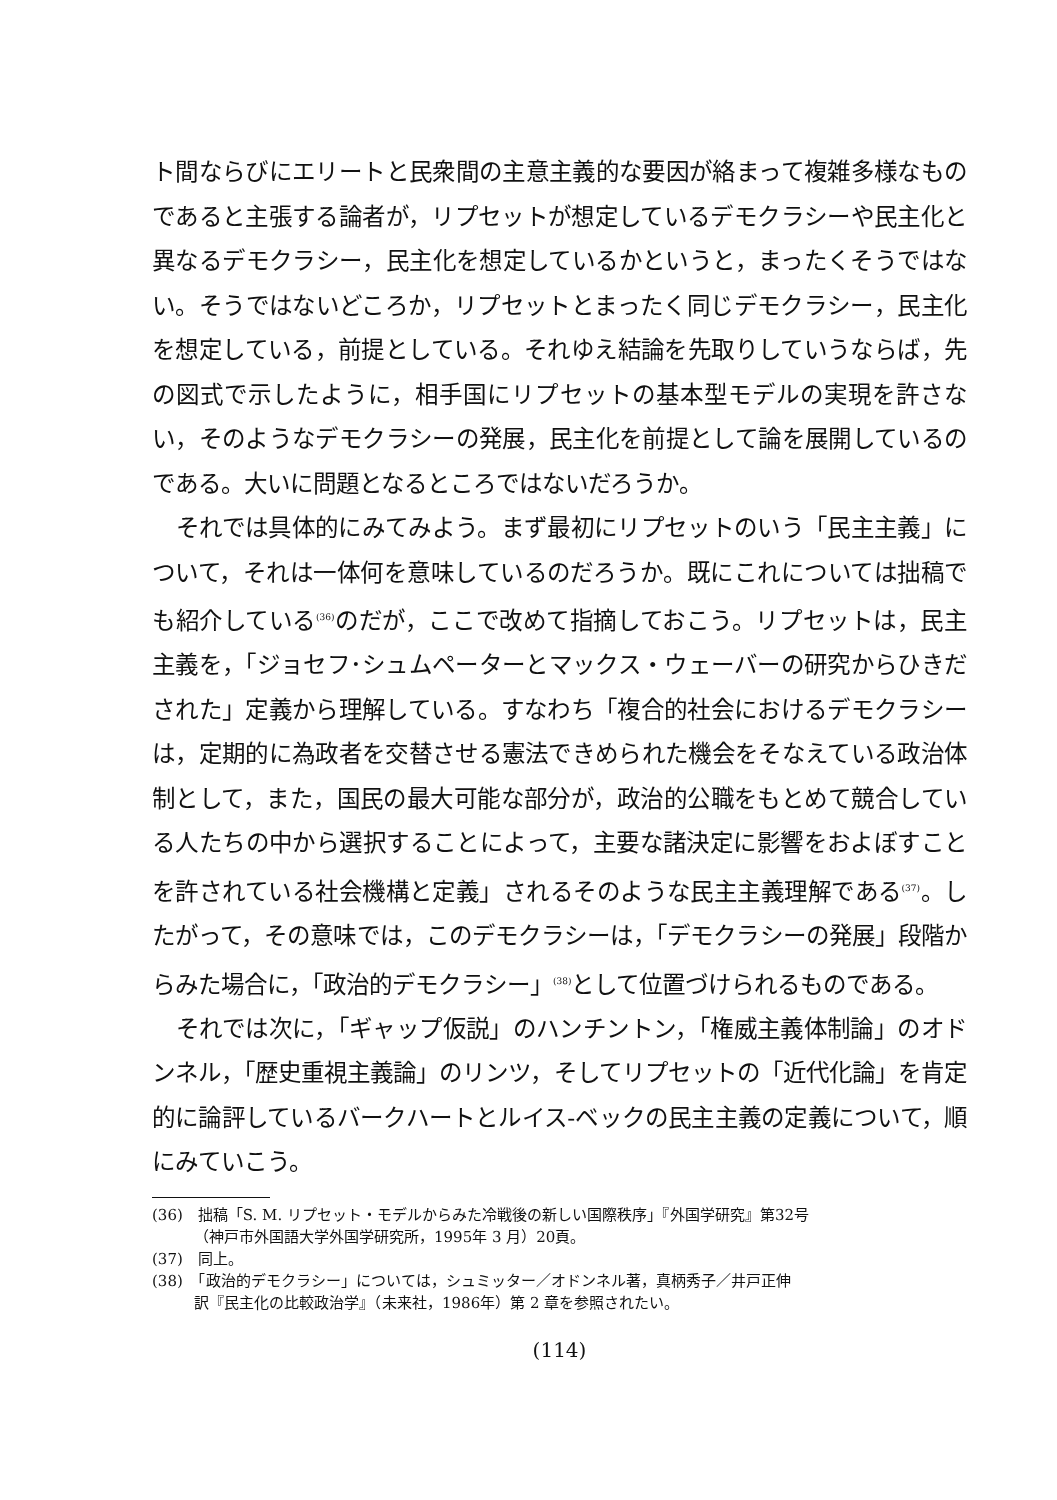ト間ならびにエリートと民衆間の主意主義的な要因が絡まって複雑多様なものであると主張する論者が，リプセットが想定しているデモクラシーや民主化と異なるデモクラシー，民主化を想定しているかというと，まったくそうではない。そうではないどころか，リプセットとまったく同じデモクラシー，民主化を想定している，前提としている。それゆえ結論を先取りしていうならば，先の図式で示したように，相手国にリプセットの基本型モデルの実現を許さない，そのようなデモクラシーの発展，民主化を前提として論を展開しているのである。大いに問題となるところではないだろうか。
それでは具体的にみてみよう。まず最初にリプセットのいう「民主主義」について，それは一体何を意味しているのだろうか。既にこれについては拙稿でも紹介している<sup>(36)</sup>のだが，ここで改めて指摘しておこう。リプセットは，民主主義を，「ジョセフ･シュムペーターとマックス・ウェーバーの研究からひきだされた」定義から理解している。すなわち「複合的社会におけるデモクラシーは，定期的に為政者を交替させる憲法できめられた機会をそなえている政治体制として，また，国民の最大可能な部分が，政治的公職をもとめて競合している人たちの中から選択することによって，主要な諸決定に影響をおよぼすことを許されている社会機構と定義」されるそのような民主主義理解である<sup>(37)</sup>。したがって，その意味では，このデモクラシーは，「デモクラシーの発展」段階からみた場合に，「政治的デモクラシー」<sup>(38)</sup>として位置づけられるものである。
それでは次に，「ギャップ仮説」のハンチントン，「権威主義体制論」のオドンネル，「歴史重視主義論」のリンツ，そしてリプセットの「近代化論」を肯定的に論評しているバークハートとルイス‐ベックの民主主義の定義について，順にみていこう。
(36)　拙稿「S. M. リプセット・モデルからみた冷戦後の新しい国際秩序」『外国学研究』第32号
（神戸市外国語大学外国学研究所，1995年 3 月）20頁。
(37)　同上。
(38)　「政治的デモクラシー」については，シュミッター／オドンネル著，真柄秀子／井戸正伸
訳『民主化の比較政治学』（未来社，1986年）第 2 章を参照されたい。
(114)